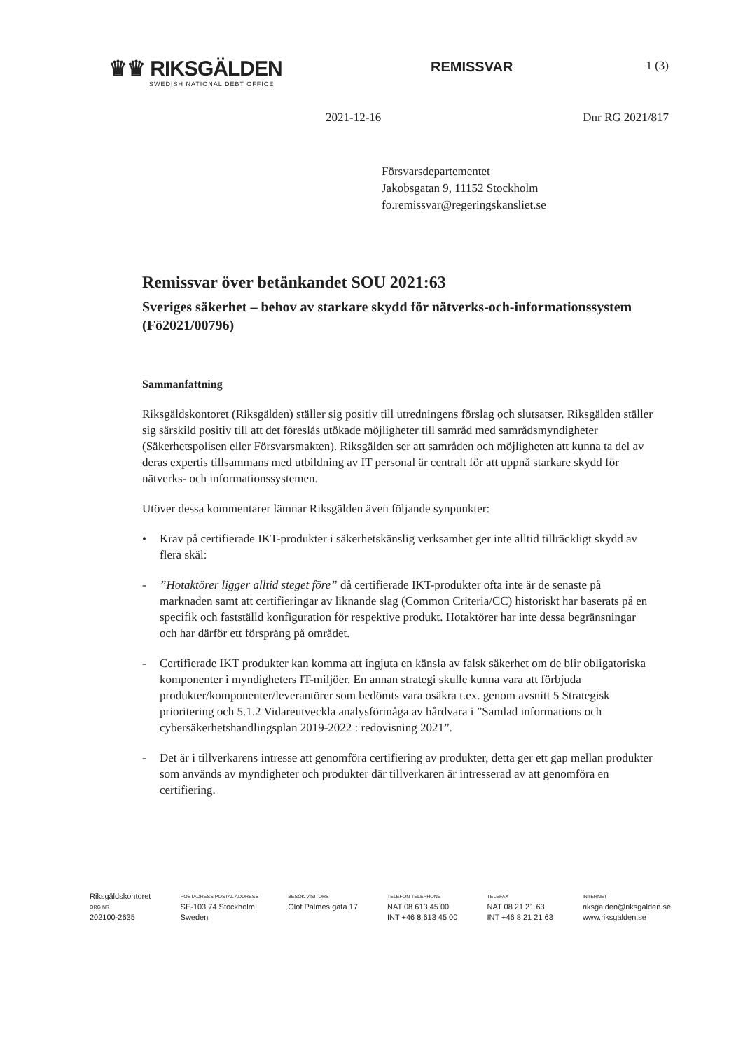♛♛ RIKSGÄLDEN
SWEDISH NATIONAL DEBT OFFICE
REMISSVAR
1 (3)
2021-12-16 Dnr RG 2021/817
Försvarsdepartementet
Jakobsgatan 9, 11152 Stockholm
fo.remissvar@regeringskansliet.se
Remissvar över betänkandet SOU 2021:63
Sveriges säkerhet – behov av starkare skydd för nätverks-och-informationssystem (Fö2021/00796)
Sammanfattning
Riksgäldskontoret (Riksgälden) ställer sig positiv till utredningens förslag och slutsatser. Riksgälden ställer sig särskild positiv till att det föreslås utökade möjligheter till samråd med samrådsmyndigheter (Säkerhetspolisen eller Försvarsmakten). Riksgälden ser att samråden och möjligheten att kunna ta del av deras expertis tillsammans med utbildning av IT personal är centralt för att uppnå starkare skydd för nätverks- och informationssystemen.
Utöver dessa kommentarer lämnar Riksgälden även följande synpunkter:
• Krav på certifierade IKT-produkter i säkerhetskänslig verksamhet ger inte alltid tillräckligt skydd av flera skäl:
-”Hotaktörer ligger alltid steget före” då certifierade IKT-produkter ofta inte är de senaste på marknaden samt att certifieringar av liknande slag (Common Criteria/CC) historiskt har baserats på en specifik och fastställd konfiguration för respektive produkt. Hotaktörer har inte dessa begränsningar och har därför ett försprång på området.
- Certifierade IKT produkter kan komma att ingjuta en känsla av falsk säkerhet om de blir obligatoriska komponenter i myndigheters IT-miljöer. En annan strategi skulle kunna vara att förbjuda produkter/komponenter/leverantörer som bedömts vara osäkra t.ex. genom avsnitt 5 Strategisk prioritering och 5.1.2 Vidareutveckla analysförmåga av hårdvara i ”Samlad informations och cybersäkerhetshandlingsplan 2019-2022 : redovisning 2021”.
- Det är i tillverkarens intresse att genomföra certifiering av produkter, detta ger ett gap mellan produkter som används av myndigheter och produkter där tillverkaren är intresserad av att genomföra en certifiering.
Riksgäldskontoret
ORG NR
202100-2635
POSTADRESS POSTAL ADDRESS
SE-103 74 Stockholm
Sweden
BESÖK VISITORS
Olof Palmes gata 17
TELEFON TELEPHONE
NAT 08 613 45 00
INT +46 8 613 45 00
TELEFAX
NAT 08 21 21 63
INT +46 8 21 21 63
INTERNET
riksgalden@riksgalden.se
www.riksgalden.se